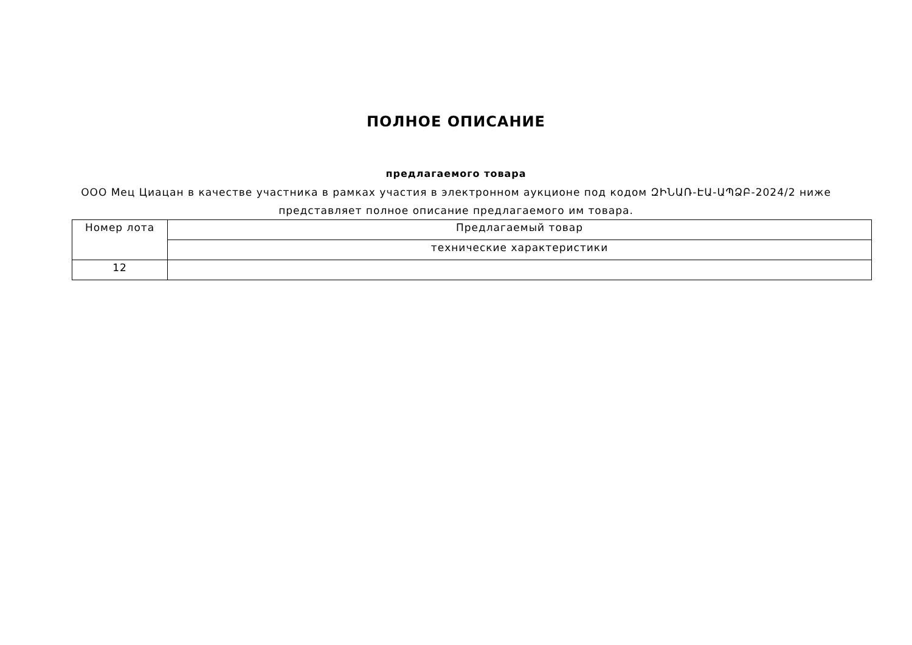ПОЛНОЕ ОПИСАНИЕ
предлагаемого товара
ООО Мец Циацан в качестве участника в рамках участия в электронном аукционе под кодом ԶԻՆԱՌ-ԷԱ-ԱՊՁԲ-2024/2 ниже
представляет полное описание предлагаемого им товара.
| Номер лота | Предлагаемый товар |
| --- | --- |
| | технические характеристики |
| 12 | |